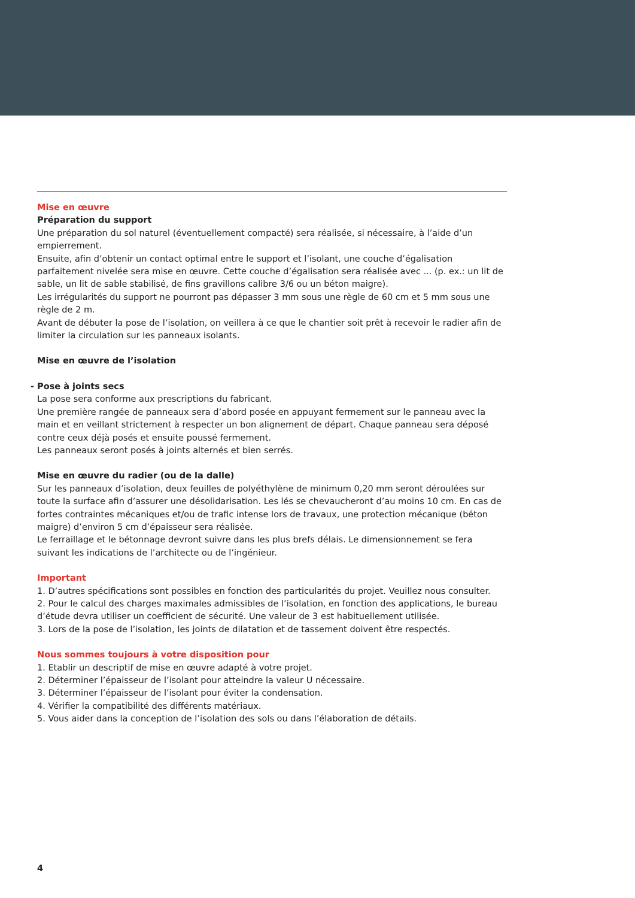Mise en œuvre
Préparation du support
Une préparation du sol naturel (éventuellement compacté) sera réalisée, si nécessaire, à l’aide d’un empierre­ment.
Ensuite, afin d’obtenir un contact optimal entre le support et l’isolant, une couche d’égalisation parfaitement nivelée sera mise en œuvre. Cette couche d’égalisation sera réalisée avec ... (p. ex.: un lit de sable, un lit de sable stabilisé, de fins gravillons calibre 3/6 ou un béton maigre).
Les irrégularités du support ne pourront pas dépasser 3 mm sous une règle de 60 cm et 5 mm sous une règle de 2 m.
Avant de débuter la pose de l’isolation, on veillera à ce que le chantier soit prêt à recevoir le radier afin de limiter la circulation sur les panneaux isolants.
Mise en œuvre de l’isolation
- Pose à joints secs
La pose sera conforme aux prescriptions du fabricant.
Une première rangée de panneaux sera d’abord posée en appuyant fermement sur le panneau avec la main et en veillant strictement à respecter un bon alignement de départ. Chaque panneau sera déposé contre ceux déjà posés et ensuite poussé fermement.
Les panneaux seront posés à joints alternés et bien serrés.
Mise en œuvre du radier (ou de la dalle)
Sur les panneaux d’isolation, deux feuilles de polyéthylène de minimum 0,20 mm seront déroulées sur toute la surface afin d’assurer une désolidarisation. Les lés se chevaucheront d’au moins 10 cm. En cas de fortes contraintes mécaniques et/ou de trafic intense lors de travaux, une protection mécanique (béton maigre) d’environ 5 cm d’épaisseur sera réalisée.
Le ferraillage et le bétonnage devront suivre dans les plus brefs délais. Le dimensionnement se fera suivant les indications de l’architecte ou de l’ingénieur.
Important
1. D’autres spécifications sont possibles en fonction des particularités du projet. Veuillez nous consulter.
2. Pour le calcul des charges maximales admissibles de l’isolation, en fonction des applications, le bureau d’étude devra utiliser un coefficient de sécurité. Une valeur de 3 est habituellement utilisée.
3. Lors de la pose de l’isolation, les joints de dilatation et de tassement doivent être respectés.
Nous sommes toujours à votre disposition pour
1. Etablir un descriptif de mise en œuvre adapté à votre projet.
2. Déterminer l’épaisseur de l’isolant pour atteindre la valeur U nécessaire.
3. Déterminer l’épaisseur de l’isolant pour éviter la condensation.
4. Vérifier la compatibilité des différents matériaux.
5. Vous aider dans la conception de l’isolation des sols ou dans l’élaboration de détails.
4